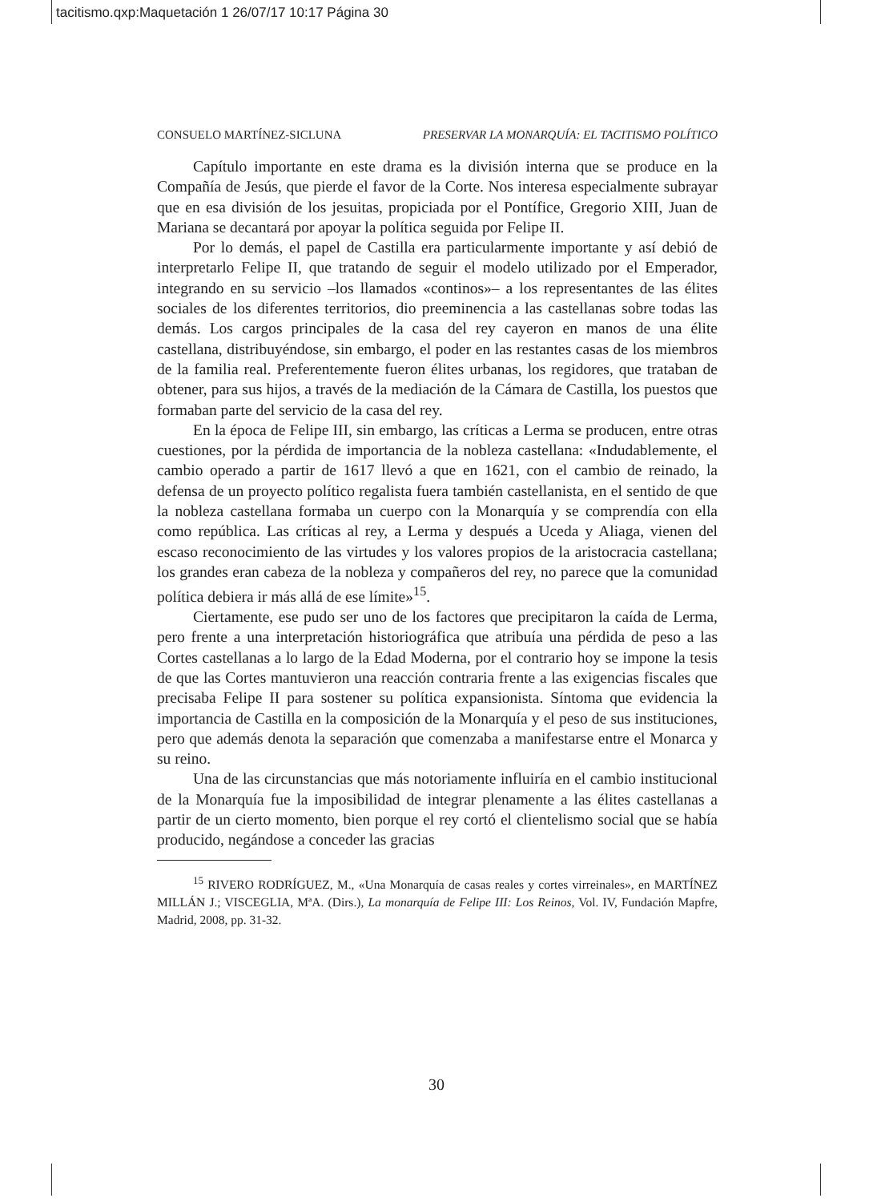tacitismo.qxp:Maquetación 1 26/07/17 10:17 Página 30
CONSUELO MARTÍNEZ-SICLUNA PRESERVAR LA MONARQUÍA: EL TACITISMO POLÍTICO
Capítulo importante en este drama es la división interna que se produce en la Compañía de Jesús, que pierde el favor de la Corte. Nos interesa especialmente subrayar que en esa división de los jesuitas, propiciada por el Pontífice, Gregorio XIII, Juan de Mariana se decantará por apoyar la política seguida por Felipe II.
Por lo demás, el papel de Castilla era particularmente importante y así debió de interpretarlo Felipe II, que tratando de seguir el modelo utilizado por el Emperador, integrando en su servicio –los llamados «continos»– a los representantes de las élites sociales de los diferentes territorios, dio preeminencia a las castellanas sobre todas las demás. Los cargos principales de la casa del rey cayeron en manos de una élite castellana, distribuyéndose, sin embargo, el poder en las restantes casas de los miembros de la familia real. Preferentemente fueron élites urbanas, los regidores, que trataban de obtener, para sus hijos, a través de la mediación de la Cámara de Castilla, los puestos que formaban parte del servicio de la casa del rey.
En la época de Felipe III, sin embargo, las críticas a Lerma se producen, entre otras cuestiones, por la pérdida de importancia de la nobleza castellana: «Indudablemente, el cambio operado a partir de 1617 llevó a que en 1621, con el cambio de reinado, la defensa de un proyecto político regalista fuera también castellanista, en el sentido de que la nobleza castellana formaba un cuerpo con la Monarquía y se comprendía con ella como república. Las críticas al rey, a Lerma y después a Uceda y Aliaga, vienen del escaso reconocimiento de las virtudes y los valores propios de la aristocracia castellana; los grandes eran cabeza de la nobleza y compañeros del rey, no parece que la comunidad política debiera ir más allá de ese límite»<sup>15</sup>.
Ciertamente, ese pudo ser uno de los factores que precipitaron la caída de Lerma, pero frente a una interpretación historiográfica que atribuía una pérdida de peso a las Cortes castellanas a lo largo de la Edad Moderna, por el contrario hoy se impone la tesis de que las Cortes mantuvieron una reacción contraria frente a las exigencias fiscales que precisaba Felipe II para sostener su política expansionista. Síntoma que evidencia la importancia de Castilla en la composición de la Monarquía y el peso de sus instituciones, pero que además denota la separación que comenzaba a manifestarse entre el Monarca y su reino.
Una de las circunstancias que más notoriamente influiría en el cambio institucional de la Monarquía fue la imposibilidad de integrar plenamente a las élites castellanas a partir de un cierto momento, bien porque el rey cortó el clientelismo social que se había producido, negándose a conceder las gracias
<sup>15</sup> RIVERO RODRÍGUEZ, M., «Una Monarquía de casas reales y cortes virreinales», en MARTÍNEZ MILLÁN J.; VISCEGLIA, MªA. (Dirs.), La monarquía de Felipe III: Los Reinos, Vol. IV, Fundación Mapfre, Madrid, 2008, pp. 31-32.
30